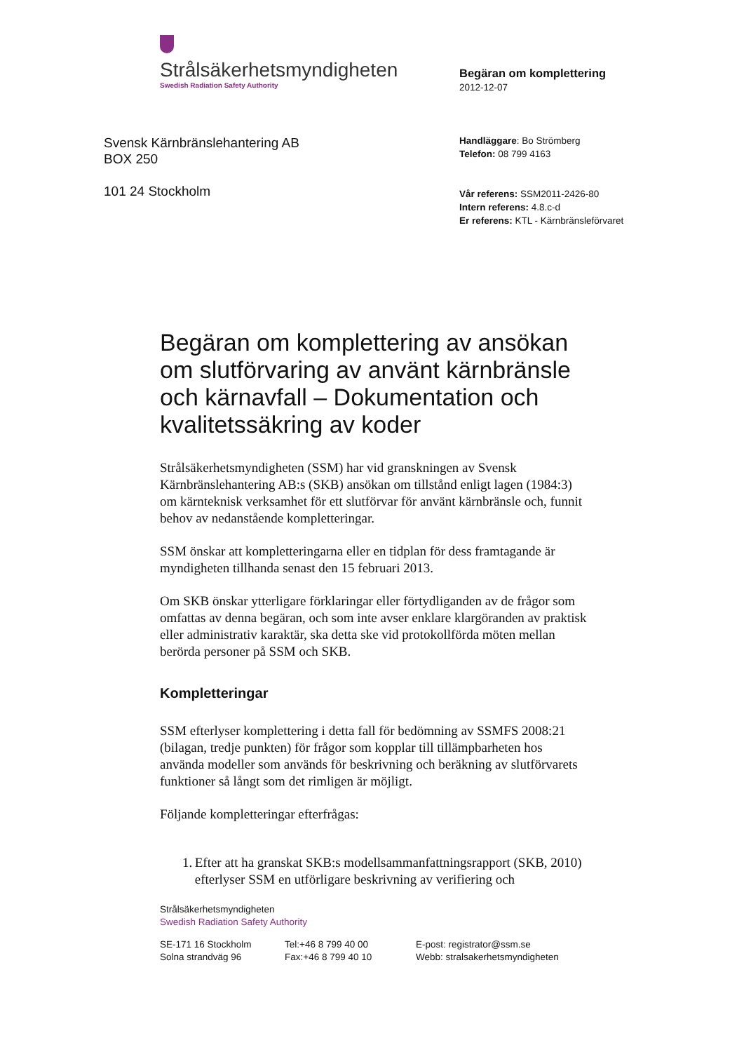Strålsäkerhetsmyndigheten
Swedish Radiation Safety Authority
Svensk Kärnbränslehantering AB
BOX 250
101 24 Stockholm
Begäran om komplettering
2012-12-07
Handläggare: Bo Strömberg
Telefon: 08 799 4163
Vår referens: SSM2011-2426-80
Intern referens: 4.8.c-d
Er referens: KTL - Kärnbränsleförvaret
Begäran om komplettering av ansökan om slutförvaring av använt kärnbränsle och kärnavfall – Dokumentation och kvalitetssäkring av koder
Strålsäkerhetsmyndigheten (SSM) har vid granskningen av Svensk Kärnbränslehantering AB:s (SKB) ansökan om tillstånd enligt lagen (1984:3) om kärnteknisk verksamhet för ett slutförvar för använt kärnbränsle och, funnit behov av nedanstående kompletteringar.
SSM önskar att kompletteringarna eller en tidplan för dess framtagande är myndigheten tillhanda senast den 15 februari 2013.
Om SKB önskar ytterligare förklaringar eller förtydliganden av de frågor som omfattas av denna begäran, och som inte avser enklare klargöranden av praktisk eller administrativ karaktär, ska detta ske vid protokollförda möten mellan berörda personer på SSM och SKB.
Kompletteringar
SSM efterlyser komplettering i detta fall för bedömning av SSMFS 2008:21 (bilagan, tredje punkten) för frågor som kopplar till tillämpbarheten hos använda modeller som används för beskrivning och beräkning av slutförvarets funktioner så långt som det rimligen är möjligt.
Följande kompletteringar efterfrågas:
1. Efter att ha granskat SKB:s modellsammanfattningsrapport (SKB, 2010) efterlyser SSM en utförligare beskrivning av verifiering och
Strålsäkerhetsmyndigheten
Swedish Radiation Safety Authority
SE-171 16 Stockholm
Solna strandväg 96
Tel:+46 8 799 40 00
Fax:+46 8 799 40 10
E-post: registrator@ssm.se
Webb: stralsakerhetsmyndigheten